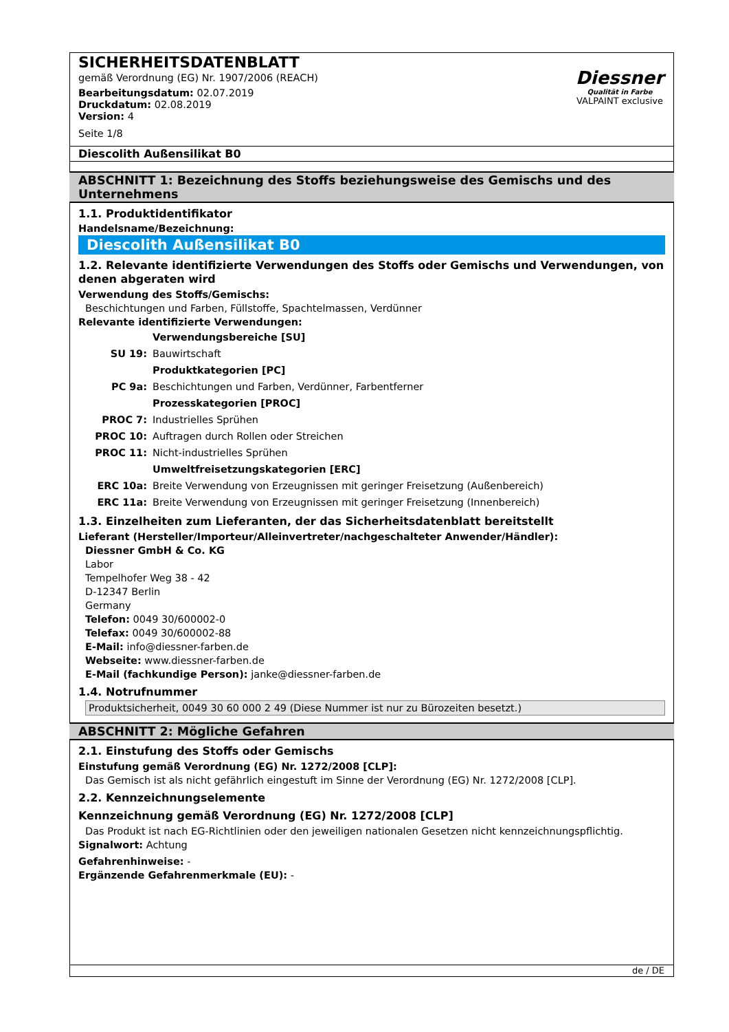SICHERHEITSDATENBLATT
gemäß Verordnung (EG) Nr. 1907/2006 (REACH)
Bearbeitungsdatum: 02.07.2019
Druckdatum: 02.08.2019
Version: 4
Seite 1/8
Diessner
Qualität in Farbe
VALPAINT exclusive
Diescolith Außensilikat B0
ABSCHNITT 1: Bezeichnung des Stoffs beziehungsweise des Gemischs und des Unternehmens
1.1. Produktidentifikator
Handelsname/Bezeichnung:
Diescolith Außensilikat B0
1.2. Relevante identifizierte Verwendungen des Stoffs oder Gemischs und Verwendungen, von denen abgeraten wird
Verwendung des Stoffs/Gemischs:
Beschichtungen und Farben, Füllstoffe, Spachtelmassen, Verdünner
Relevante identifizierte Verwendungen:
| | Verwendungsbereiche [SU] |
| SU 19: | Bauwirtschaft |
| | Produktkategorien [PC] |
| PC 9a: | Beschichtungen und Farben, Verdünner, Farbentferner |
| | Prozesskategorien [PROC] |
| PROC 7: | Industrielles Sprühen |
| PROC 10: | Auftragen durch Rollen oder Streichen |
| PROC 11: | Nicht-industrielles Sprühen |
| | Umweltfreisetzungskategorien [ERC] |
| ERC 10a: | Breite Verwendung von Erzeugnissen mit geringer Freisetzung (Außenbereich) |
| ERC 11a: | Breite Verwendung von Erzeugnissen mit geringer Freisetzung (Innenbereich) |
1.3. Einzelheiten zum Lieferanten, der das Sicherheitsdatenblatt bereitstellt
Lieferant (Hersteller/Importeur/Alleinvertreter/nachgeschalteter Anwender/Händler):
Diessner GmbH & Co. KG
Labor
Tempelhofer Weg 38 - 42
D-12347 Berlin
Germany
Telefon: 0049 30/600002-0
Telefax: 0049 30/600002-88
E-Mail: info@diessner-farben.de
Webseite: www.diessner-farben.de
E-Mail (fachkundige Person): janke@diessner-farben.de
1.4. Notrufnummer
Produktsicherheit, 0049 30 60 000 2 49 (Diese Nummer ist nur zu Bürozeiten besetzt.)
ABSCHNITT 2: Mögliche Gefahren
2.1. Einstufung des Stoffs oder Gemischs
Einstufung gemäß Verordnung (EG) Nr. 1272/2008 [CLP]:
Das Gemisch ist als nicht gefährlich eingestuft im Sinne der Verordnung (EG) Nr. 1272/2008 [CLP].
2.2. Kennzeichnungselemente
Kennzeichnung gemäß Verordnung (EG) Nr. 1272/2008 [CLP]
Das Produkt ist nach EG-Richtlinien oder den jeweiligen nationalen Gesetzen nicht kennzeichnungspflichtig.
Signalwort: Achtung
Gefahrenhinweise: -
Ergänzende Gefahrenmerkmale (EU): -
de / DE